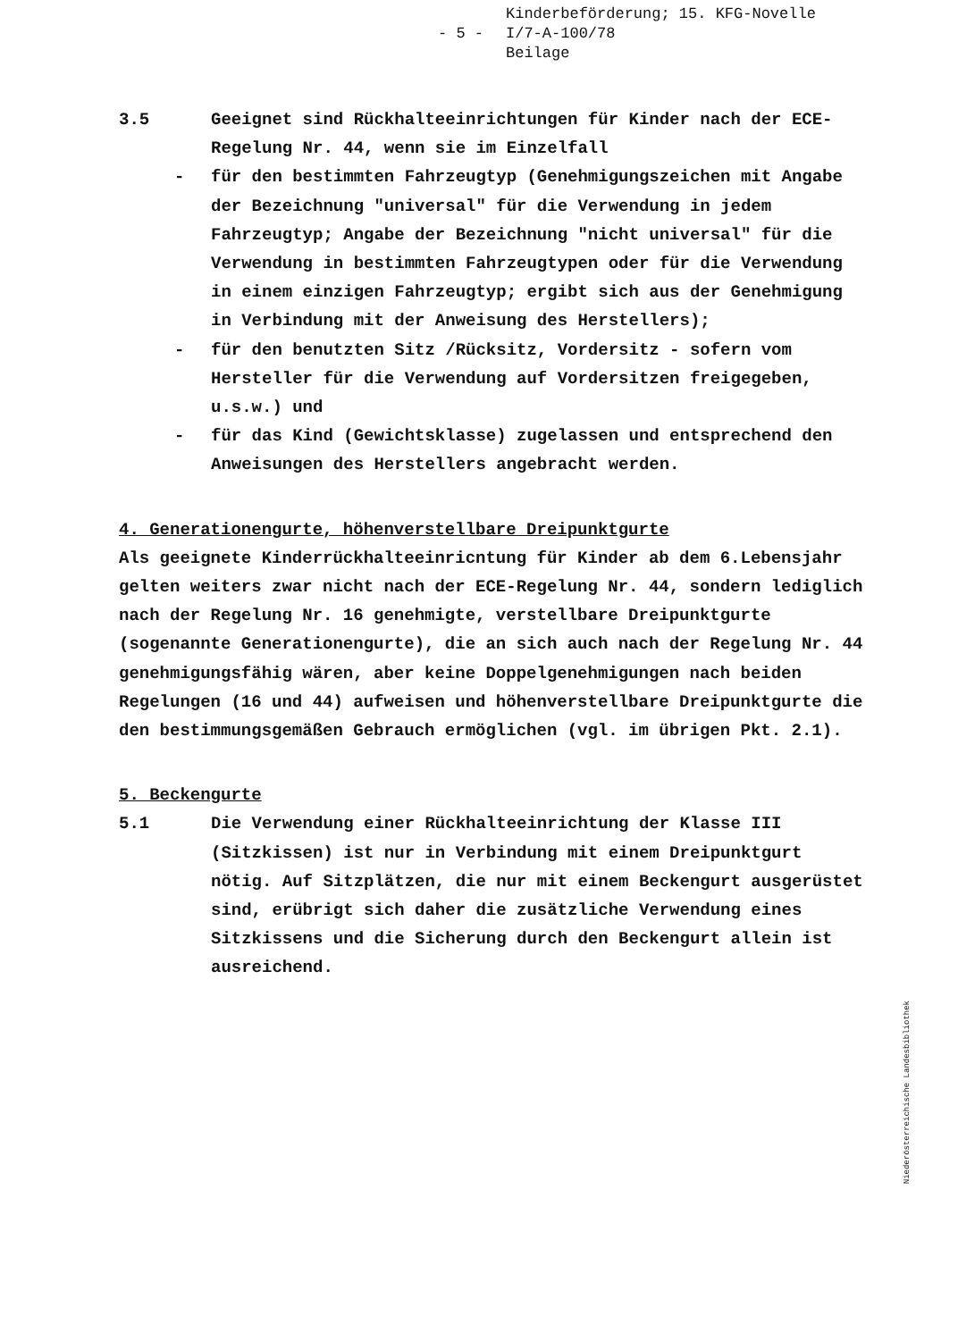- 5 -
Kinderbeförderung; 15. KFG-Novelle
I/7-A-100/78
Beilage
3.5 Geeignet sind Rückhalteeinrichtungen für Kinder nach der ECE-Regelung Nr. 44, wenn sie im Einzelfall
- für den bestimmten Fahrzeugtyp (Genehmigungszeichen mit Angabe der Bezeichnung "universal" für die Verwendung in jedem Fahrzeugtyp; Angabe der Bezeichnung "nicht universal" für die Verwendung in bestimmten Fahrzeugtypen oder für die Verwendung in einem einzigen Fahrzeugtyp; ergibt sich aus der Genehmigung in Verbindung mit der Anweisung des Herstellers);
- für den benutzten Sitz /Rücksitz, Vordersitz - sofern vom Hersteller für die Verwendung auf Vordersitzen freigegeben, u.s.w.) und
- für das Kind (Gewichtsklasse) zugelassen und entsprechend den Anweisungen des Herstellers angebracht werden.
4. Generationengurte, höhenverstellbare Dreipunktgurte
Als geeignete Kinderrückhalteeinricntung für Kinder ab dem 6.Lebensjahr gelten weiters zwar nicht nach der ECE-Regelung Nr. 44, sondern lediglich nach der Regelung Nr. 16 genehmigte, verstellbare Dreipunktgurte (sogenannte Generationengurte), die an sich auch nach der Regelung Nr. 44 genehmigungsfähig wären, aber keine Doppelgenehmigungen nach beiden Regelungen (16 und 44) aufweisen und höhenverstellbare Dreipunktgurte die den bestimmungsgemäßen Gebrauch ermöglichen (vgl. im übrigen Pkt. 2.1).
5. Beckengurte
5.1 Die Verwendung einer Rückhalteeinrichtung der Klasse III (Sitzkissen) ist nur in Verbindung mit einem Dreipunktgurt nötig. Auf Sitzplätzen, die nur mit einem Beckengurt ausgerüstet sind, erübrigt sich daher die zusätzliche Verwendung eines Sitzkissens und die Sicherung durch den Beckengurt allein ist ausreichend.
Niederösterreichische Landesbibliothek